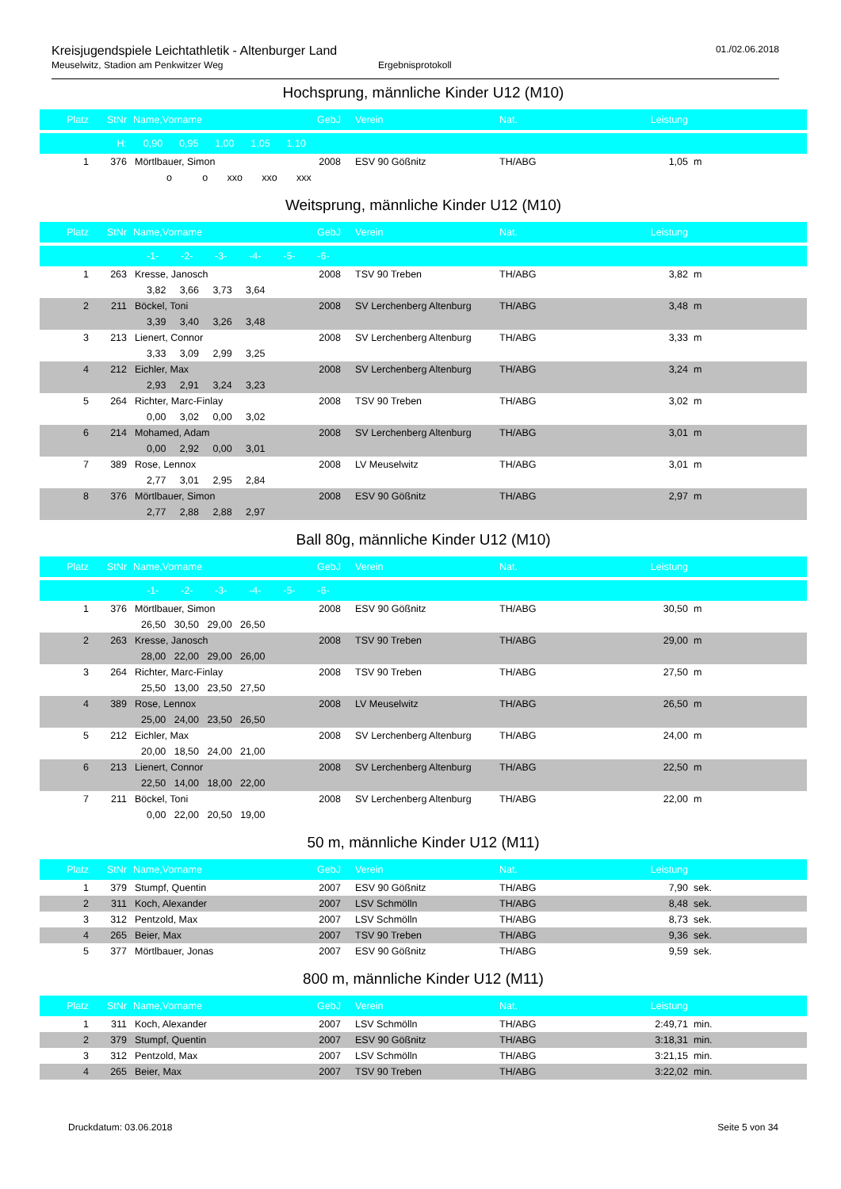Kreisjugendspiele Leichtathletik - Altenburger Land
Meuselwitz, Stadion am Penkwitzer Weg Ergebnisprotokoll
01./02.06.2018
Hochsprung, männliche Kinder U12 (M10)
| Platz | StNr | Name,Vorname | GebJ | Verein | Nat. | Leistung | | |
| | H: | 0,90 0,95 1,00 1,05 1,10 | | | | | | |
| 1 | 376 | Mörtlbauer, Simon | 2008 | ESV 90 Gößnitz | TH/ABG | 1,05 | m | |
| | | o o xxo xxo xxx | | | | | | |
Weitsprung, männliche Kinder U12 (M10)
| Platz | StNr | Name,Vorname | GebJ | Verein | Nat. | Leistung | | |
| | | -1- -2- -3- -4- -5- -6- | | | | | | |
| 1 | 263 | Kresse, Janosch | 2008 | TSV 90 Treben | TH/ABG | 3,82 | m | |
| | | 3,82 3,66 3,73 3,64 | | | | | | |
| 2 | 211 | Böckel, Toni | 2008 | SV Lerchenberg Altenburg | TH/ABG | 3,48 | m | |
| | | 3,39 3,40 3,26 3,48 | | | | | | |
| 3 | 213 | Lienert, Connor | 2008 | SV Lerchenberg Altenburg | TH/ABG | 3,33 | m | |
| | | 3,33 3,09 2,99 3,25 | | | | | | |
| 4 | 212 | Eichler, Max | 2008 | SV Lerchenberg Altenburg | TH/ABG | 3,24 | m | |
| | | 2,93 2,91 3,24 3,23 | | | | | | |
| 5 | 264 | Richter, Marc-Finlay | 2008 | TSV 90 Treben | TH/ABG | 3,02 | m | |
| | | 0,00 3,02 0,00 3,02 | | | | | | |
| 6 | 214 | Mohamed, Adam | 2008 | SV Lerchenberg Altenburg | TH/ABG | 3,01 | m | |
| | | 0,00 2,92 0,00 3,01 | | | | | | |
| 7 | 389 | Rose, Lennox | 2008 | LV Meuselwitz | TH/ABG | 3,01 | m | |
| | | 2,77 3,01 2,95 2,84 | | | | | | |
| 8 | 376 | Mörtlbauer, Simon | 2008 | ESV 90 Gößnitz | TH/ABG | 2,97 | m | |
| | | 2,77 2,88 2,88 2,97 | | | | | | |
Ball 80g, männliche Kinder U12 (M10)
| Platz | StNr | Name,Vorname | GebJ | Verein | Nat. | Leistung | | |
| | | -1- -2- -3- -4- -5- -6- | | | | | | |
| 1 | 376 | Mörtlbauer, Simon | 2008 | ESV 90 Gößnitz | TH/ABG | 30,50 | m | |
| | | 26,50 30,50 29,00 26,50 | | | | | | |
| 2 | 263 | Kresse, Janosch | 2008 | TSV 90 Treben | TH/ABG | 29,00 | m | |
| | | 28,00 22,00 29,00 26,00 | | | | | | |
| 3 | 264 | Richter, Marc-Finlay | 2008 | TSV 90 Treben | TH/ABG | 27,50 | m | |
| | | 25,50 13,00 23,50 27,50 | | | | | | |
| 4 | 389 | Rose, Lennox | 2008 | LV Meuselwitz | TH/ABG | 26,50 | m | |
| | | 25,00 24,00 23,50 26,50 | | | | | | |
| 5 | 212 | Eichler, Max | 2008 | SV Lerchenberg Altenburg | TH/ABG | 24,00 | m | |
| | | 20,00 18,50 24,00 21,00 | | | | | | |
| 6 | 213 | Lienert, Connor | 2008 | SV Lerchenberg Altenburg | TH/ABG | 22,50 | m | |
| | | 22,50 14,00 18,00 22,00 | | | | | | |
| 7 | 211 | Böckel, Toni | 2008 | SV Lerchenberg Altenburg | TH/ABG | 22,00 | m | |
| | | 0,00 22,00 20,50 19,00 | | | | | | |
50 m, männliche Kinder U12 (M11)
| Platz | StNr | Name,Vorname | GebJ | Verein | Nat. | Leistung | | |
| 1 | 379 | Stumpf, Quentin | 2007 | ESV 90 Gößnitz | TH/ABG | 7,90 | sek. | |
| 2 | 311 | Koch, Alexander | 2007 | LSV Schmölln | TH/ABG | 8,48 | sek. | |
| 3 | 312 | Pentzold, Max | 2007 | LSV Schmölln | TH/ABG | 8,73 | sek. | |
| 4 | 265 | Beier, Max | 2007 | TSV 90 Treben | TH/ABG | 9,36 | sek. | |
| 5 | 377 | Mörtlbauer, Jonas | 2007 | ESV 90 Gößnitz | TH/ABG | 9,59 | sek. | |
800 m, männliche Kinder U12 (M11)
| Platz | StNr | Name,Vorname | GebJ | Verein | Nat. | Leistung | | |
| 1 | 311 | Koch, Alexander | 2007 | LSV Schmölln | TH/ABG | 2:49,71 | min. | |
| 2 | 379 | Stumpf, Quentin | 2007 | ESV 90 Gößnitz | TH/ABG | 3:18,31 | min. | |
| 3 | 312 | Pentzold, Max | 2007 | LSV Schmölln | TH/ABG | 3:21,15 | min. | |
| 4 | 265 | Beier, Max | 2007 | TSV 90 Treben | TH/ABG | 3:22,02 | min. | |
Druckdatum: 03.06.2018 Seite 5 von 34